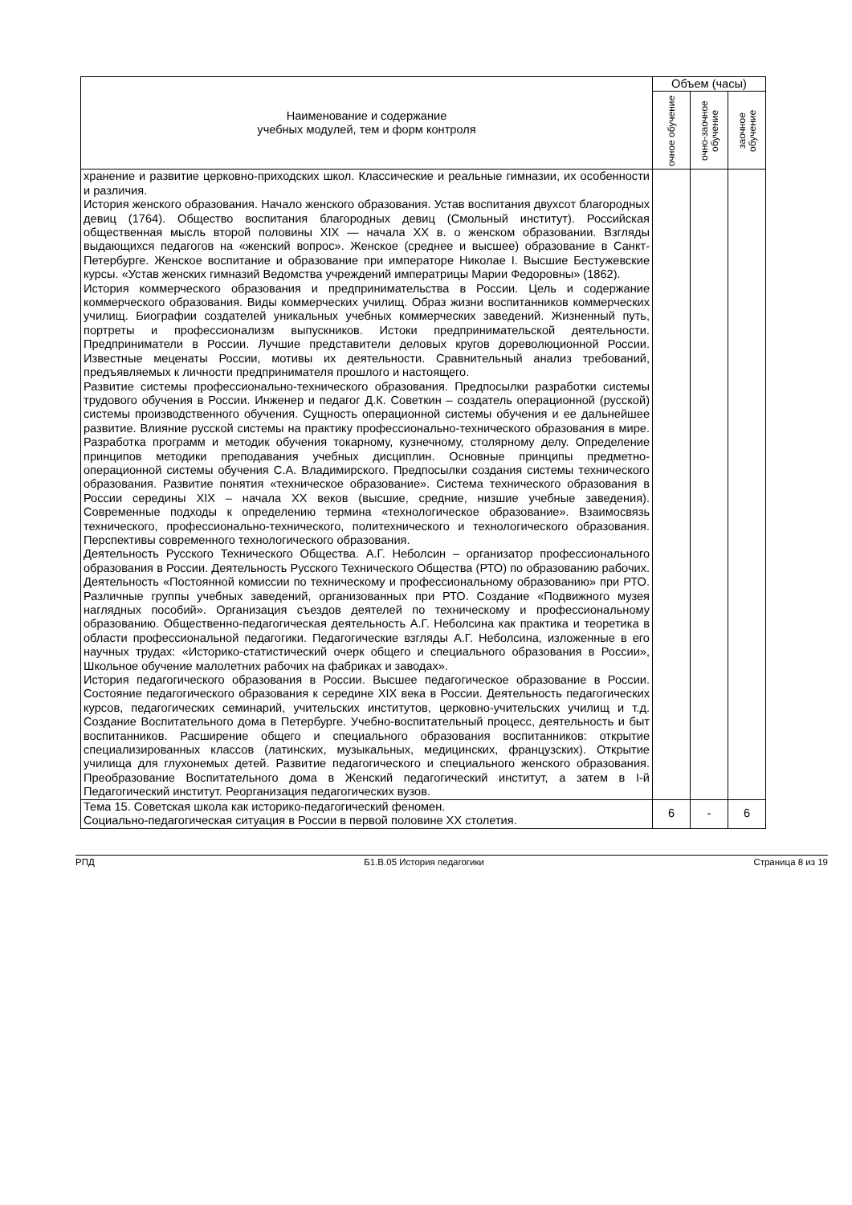| Наименование и содержание учебных модулей, тем и форм контроля | Объем (часы) | | |
| --- | --- | --- | --- |
| | очное обучение | очно-заочное обучение | заочное обучение |
| хранение и развитие церковно-приходских школ. Классические и реальные гимназии, их особенности и различия. История женского образования. Начало женского образования. Устав воспитания двухсот благородных девиц (1764). Общество воспитания благородных девиц (Смольный институт). Российская общественная мысль второй половины XIX — начала XX в. о женском образовании. Взгляды выдающихся педагогов на «женский вопрос». Женское (среднее и высшее) образование в Санкт-Петербурге. Женское воспитание и образование при императоре Николае I. Высшие Бестужевские курсы. «Устав женских гимназий Ведомства учреждений императрицы Марии Федоровны» (1862). История коммерческого образования и предпринимательства в России. Цель и содержание коммерческого образования. Виды коммерческих училищ. Образ жизни воспитанников коммерческих училищ. Биографии создателей уникальных учебных коммерческих заведений. Жизненный путь, портреты и профессионализм выпускников. Истоки предпринимательской деятельности. Предприниматели в России. Лучшие представители деловых кругов дореволюционной России. Известные меценаты России, мотивы их деятельности. Сравнительный анализ требований, предъявляемых к личности предпринимателя прошлого и настоящего. Развитие системы профессионально-технического образования. Предпосылки разработки системы трудового обучения в России. Инженер и педагог Д.К. Советкин – создатель операционной (русской) системы производственного обучения. Сущность операционной системы обучения и ее дальнейшее развитие. Влияние русской системы на практику профессионально-технического образования в мире. Разработка программ и методик обучения токарному, кузнечному, столярному делу. Определение принципов методики преподавания учебных дисциплин. Основные принципы предметно-операционной системы обучения С.А. Владимирского. Предпосылки создания системы технического образования. Развитие понятия «техническое образование». Система технического образования в России середины XIX – начала XX веков (высшие, средние, низшие учебные заведения). Современные подходы к определению термина «технологическое образование». Взаимосвязь технического, профессионально-технического, политехнического и технологического образования. Перспективы современного технологического образования. Деятельность Русского Технического Общества. А.Г. Неболсин – организатор профессионального образования в России. Деятельность Русского Технического Общества (РТО) по образованию рабочих. Деятельность «Постоянной комиссии по техническому и профессиональному образованию» при РТО. Различные группы учебных заведений, организованных при РТО. Создание «Подвижного музея наглядных пособий». Организация съездов деятелей по техническому и профессиональному образованию. Общественно-педагогическая деятельность А.Г. Неболсина как практика и теоретика в области профессиональной педагогики. Педагогические взгляды А.Г. Неболсина, изложенные в его научных трудах: «Историко-статистический очерк общего и специального образования в России», Школьное обучение малолетних рабочих на фабриках и заводах». История педагогического образования в России. Высшее педагогическое образование в России. Состояние педагогического образования к середине XIX века в России. Деятельность педагогических курсов, педагогических семинарий, учительских институтов, церковно-учительских училищ и т.д. Создание Воспитательного дома в Петербурге. Учебно-воспитательный процесс, деятельность и быт воспитанников. Расширение общего и специального образования воспитанников: открытие специализированных классов (латинских, музыкальных, медицинских, французских). Открытие училища для глухонемых детей. Развитие педагогического и специального женского образования. Преобразование Воспитательного дома в Женский педагогический институт, а затем в I-й Педагогический институт. Реорганизация педагогических вузов. | | | |
| Тема 15. Советская школа как историко-педагогический феномен. Социально-педагогическая ситуация в России в первой половине XX столетия. | 6 | - | 6 |
РПД Б1.В.05 История педагогики Страница 8 из 19